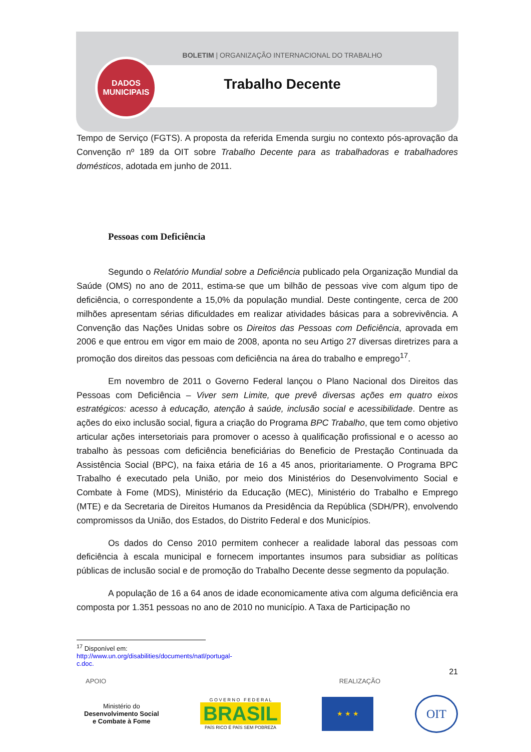DADOS
MUNICIPAIS
BOLETIM | ORGANIZAÇÃO INTERNACIONAL DO TRABALHO
Trabalho Decente
Tempo de Serviço (FGTS). A proposta da referida Emenda surgiu no contexto pós-aprovação da Convenção nº 189 da OIT sobre Trabalho Decente para as trabalhadoras e trabalhadores domésticos, adotada em junho de 2011.
Pessoas com Deficiência
Segundo o Relatório Mundial sobre a Deficiência publicado pela Organização Mundial da Saúde (OMS) no ano de 2011, estima-se que um bilhão de pessoas vive com algum tipo de deficiência, o correspondente a 15,0% da população mundial. Deste contingente, cerca de 200 milhões apresentam sérias dificuldades em realizar atividades básicas para a sobrevivência. A Convenção das Nações Unidas sobre os Direitos das Pessoas com Deficiência, aprovada em 2006 e que entrou em vigor em maio de 2008, aponta no seu Artigo 27 diversas diretrizes para a promoção dos direitos das pessoas com deficiência na área do trabalho e emprego<sup>17</sup>.
Em novembro de 2011 o Governo Federal lançou o Plano Nacional dos Direitos das Pessoas com Deficiência – Viver sem Limite, que prevê diversas ações em quatro eixos estratégicos: acesso à educação, atenção à saúde, inclusão social e acessibilidade. Dentre as ações do eixo inclusão social, figura a criação do Programa BPC Trabalho, que tem como objetivo articular ações intersetoriais para promover o acesso à qualificação profissional e o acesso ao trabalho às pessoas com deficiência beneficiárias do Beneficio de Prestação Continuada da Assistência Social (BPC), na faixa etária de 16 a 45 anos, prioritariamente. O Programa BPC Trabalho é executado pela União, por meio dos Ministérios do Desenvolvimento Social e Combate à Fome (MDS), Ministério da Educação (MEC), Ministério do Trabalho e Emprego (MTE) e da Secretaria de Direitos Humanos da Presidência da República (SDH/PR), envolvendo compromissos da União, dos Estados, do Distrito Federal e dos Municípios.
Os dados do Censo 2010 permitem conhecer a realidade laboral das pessoas com deficiência à escala municipal e fornecem importantes insumos para subsidiar as políticas públicas de inclusão social e de promoção do Trabalho Decente desse segmento da população.
A população de 16 a 64 anos de idade economicamente ativa com alguma deficiência era composta por 1.351 pessoas no ano de 2010 no município. A Taxa de Participação no
<sup>17</sup> Disponível em: http://www.un.org/disabilities/documents/natl/portugal-c.doc.
21
APOIO REALIZAÇÃO
Ministério do
Desenvolvimento Social
e Combate à Fome
G O V E R N O F E D E R A L
BRASIL
PAÍS RICO É PAÍS SEM POBREZA
★ ★ ★
OIT